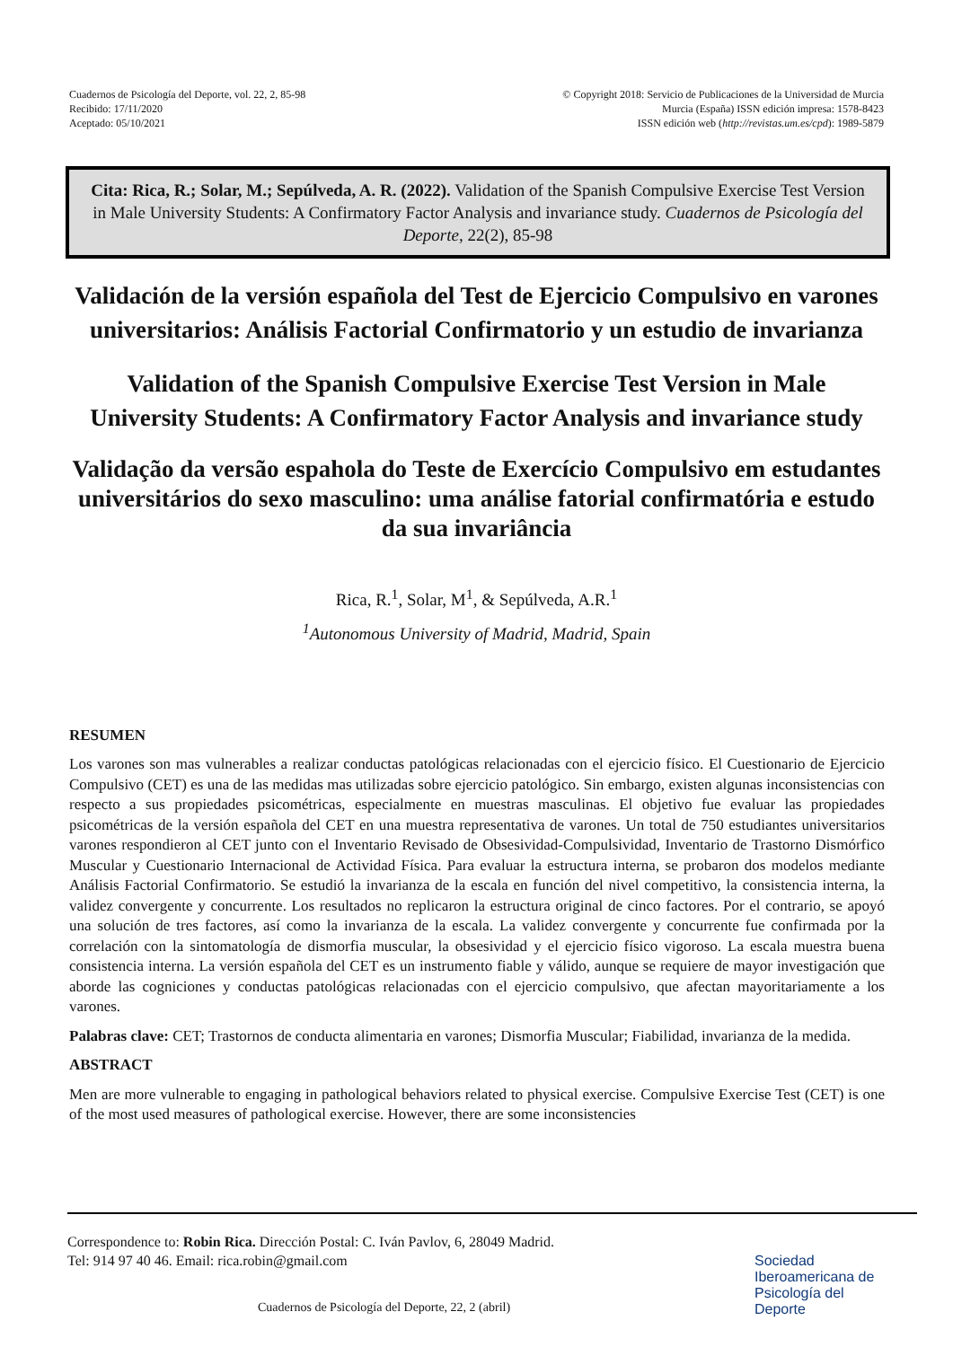Cuadernos de Psicología del Deporte, vol. 22, 2, 85-98
Recibido: 17/11/2020
Aceptado: 05/10/2021
© Copyright 2018: Servicio de Publicaciones de la Universidad de Murcia
Murcia (España) ISSN edición impresa: 1578-8423
ISSN edición web (http://revistas.um.es/cpd): 1989-5879
Cita: Rica, R.; Solar, M.; Sepúlveda, A. R. (2022). Validation of the Spanish Compulsive Exercise Test Version in Male University Students: A Confirmatory Factor Analysis and invariance study. Cuadernos de Psicología del Deporte, 22(2), 85-98
Validación de la versión española del Test de Ejercicio Compulsivo en varones universitarios: Análisis Factorial Confirmatorio y un estudio de invarianza
Validation of the Spanish Compulsive Exercise Test Version in Male University Students: A Confirmatory Factor Analysis and invariance study
Validação da versão espahola do Teste de Exercício Compulsivo em estudantes universitários do sexo masculino: uma análise fatorial confirmatória e estudo da sua invariância
Rica, R.<sup>1</sup>, Solar, M<sup>1</sup>, & Sepúlveda, A.R.<sup>1</sup>
<sup>1</sup> Autonomous University of Madrid, Madrid, Spain
RESUMEN
Los varones son mas vulnerables a realizar conductas patológicas relacionadas con el ejercicio físico. El Cuestionario de Ejercicio Compulsivo (CET) es una de las medidas mas utilizadas sobre ejercicio patológico. Sin embargo, existen algunas inconsistencias con respecto a sus propiedades psicométricas, especialmente en muestras masculinas. El objetivo fue evaluar las propiedades psicométricas de la versión española del CET en una muestra representativa de varones. Un total de 750 estudiantes universitarios varones respondieron al CET junto con el Inventario Revisado de Obsesividad-Compulsividad, Inventario de Trastorno Dismórfico Muscular y Cuestionario Internacional de Actividad Física. Para evaluar la estructura interna, se probaron dos modelos mediante Análisis Factorial Confirmatorio. Se estudió la invarianza de la escala en función del nivel competitivo, la consistencia interna, la validez convergente y concurrente. Los resultados no replicaron la estructura original de cinco factores. Por el contrario, se apoyó una solución de tres factores, así como la invarianza de la escala. La validez convergente y concurrente fue confirmada por la correlación con la sintomatología de dismorfia muscular, la obsesividad y el ejercicio físico vigoroso. La escala muestra buena consistencia interna. La versión española del CET es un instrumento fiable y válido, aunque se requiere de mayor investigación que aborde las cogniciones y conductas patológicas relacionadas con el ejercicio compulsivo, que afectan mayoritariamente a los varones.
Palabras clave: CET; Trastornos de conducta alimentaria en varones; Dismorfia Muscular; Fiabilidad, invarianza de la medida.
ABSTRACT
Men are more vulnerable to engaging in pathological behaviors related to physical exercise. Compulsive Exercise Test (CET) is one of the most used measures of pathological exercise. However, there are some inconsistencies
Correspondence to: Robin Rica. Dirección Postal: C. Iván Pavlov, 6, 28049 Madrid.
Tel: 914 97 40 46. Email: rica.robin@gmail.com
Cuadernos de Psicología del Deporte, 22, 2 (abril)
Sociedad
Iberoamericana de
Psicología del
Deporte